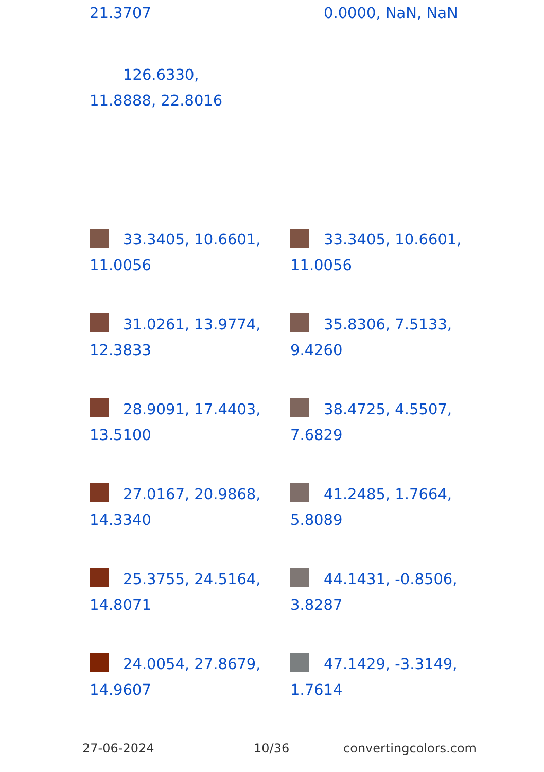21.3707 0.0000, NaN, NaN
126.6330, 11.8888, 22.8016
33.3405, 10.6601, 11.0056
33.3405, 10.6601, 11.0056
31.0261, 13.9774, 12.3833
35.8306, 7.5133, 9.4260
28.9091, 17.4403, 13.5100
38.4725, 4.5507, 7.6829
27.0167, 20.9868, 14.3340
41.2485, 1.7664, 5.8089
25.3755, 24.5164, 14.8071
44.1431, -0.8506, 3.8287
24.0054, 27.8679, 14.9607
47.1429, -3.3149, 1.7614
27-06-2024 10/36 convertingcolors.com